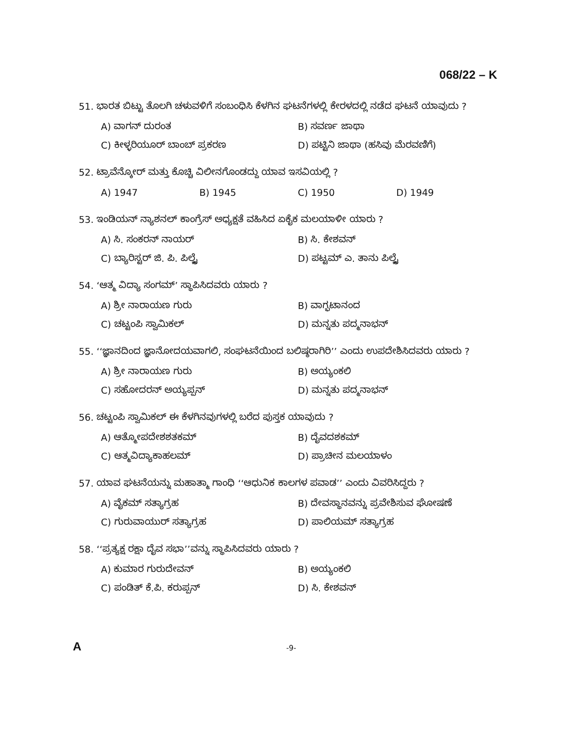068/22 – K
51. ಭಾರತ ಬಿಟ್ಟು ತೊಲಗಿ ಚಳುವಳಿಗೆ ಸಂಬಂಧಿಸಿ ಕೆಳಗಿನ ಘಟನೆಗಳಲ್ಲಿ ಕೇರಳದಲ್ಲಿ ನಡೆದ ಘಟನೆ ಯಾವುದು ?
A) ವಾಗನ್ ದುರಂತ
B) ಸವರ್ಣ ಜಾಥಾ
C) ಕೀಳ್ಳರಿಯೂರ್ ಬಾಂಬ್ ಪ್ರಕರಣ
D) ಪಟ್ಟಿನಿ ಜಾಥಾ (ಹಸಿವು ಮೆರವಣಿಗೆ)
52. ಟ್ರಾವೆನ್ಕೋರ್ ಮತ್ತು ಕೊಚ್ಚಿ ವಿಲೀನಗೊಂಡದ್ದು ಯಾವ ಇಸವಿಯಲ್ಲಿ ?
A) 1947
B) 1945
C) 1950
D) 1949
53. ಇಂಡಿಯನ್ ನ್ಯಾಶನಲ್ ಕಾಂಗ್ರೆಸ್ ಅಧ್ಯಕ್ಷತೆ ವಹಿಸಿದ ಏಕೈಕ ಮಲಯಾಳೀ ಯಾರು ?
A) ಸಿ. ಸಂಕರನ್ ನಾಯರ್
B) ಸಿ. ಕೇಶವನ್
C) ಬ್ಯಾರಿಸ್ಟರ್ ಜಿ. ಪಿ. ಪಿಲ್ಲೈ
D) ಪಟ್ಟಮ್ ಎ. ತಾನು ಪಿಲ್ಲೈ
54. ‘ಆತ್ಮ ವಿದ್ಯಾ ಸಂಗಮ್’ ಸ್ಥಾಪಿಸಿದವರು ಯಾರು ?
A) ಶ್ರೀ ನಾರಾಯಣ ಗುರು
B) ವಾಗ್ಭಟಾನಂದ
C) ಚಟ್ಟಂಪಿ ಸ್ವಾಮಿಕಲ್
D) ಮನ್ನತು ಪದ್ಮನಾಭನ್
55. ‘‘ಜ್ಞಾನದಿಂದ ಜ್ಞಾನೋದಯವಾಗಲಿ, ಸಂಘಟನೆಯಿಂದ ಬಲಿಷ್ಠರಾಗಿರಿ’’ ಎಂದು ಉಪದೇಶಿಸಿದವರು ಯಾರು ?
A) ಶ್ರೀ ನಾರಾಯಣ ಗುರು
B) ಅಯ್ಯಂಕಲಿ
C) ಸಹೋದರನ್ ಅಯ್ಯಪ್ಪನ್
D) ಮನ್ನತು ಪದ್ಮನಾಭನ್
56. ಚಟ್ಟಂಪಿ ಸ್ವಾಮಿಕಲ್ ಈ ಕೆಳಗಿನವುಗಳಲ್ಲಿ ಬರೆದ ಪುಸ್ತಕ ಯಾವುದು ?
A) ಆತ್ಮೋಪದೇಶಶತಕಮ್
B) ದೈವದಶಕಮ್
C) ಆತ್ಮವಿದ್ಯಾಕಾಹಲಮ್
D) ಪ್ರಾಚೀನ ಮಲಯಾಳಂ
57. ಯಾವ ಘಟನೆಯನ್ನು ಮಹಾತ್ಮಾ ಗಾಂಧಿ ‘‘ಆಧುನಿಕ ಕಾಲಗಳ ಪವಾಡ’’ ಎಂದು ವಿವರಿಸಿದ್ದರು ?
A) ವೈಕಮ್ ಸತ್ಯಾಗ್ರಹ
B) ದೇವಸ್ಥಾನವನ್ನು ಪ್ರವೇಶಿಸುವ ಘೋಷಣೆ
C) ಗುರುವಾಯುರ್ ಸತ್ಯಾಗ್ರಹ
D) ಪಾಲಿಯಮ್ ಸತ್ಯಾಗ್ರಹ
58. ‘‘ಪ್ರತ್ಯಕ್ಷ ರಕ್ಷಾ ದೈವ ಸಭಾ’’ವನ್ನು ಸ್ಥಾಪಿಸಿದವರು ಯಾರು ?
A) ಕುಮಾರ ಗುರುದೇವನ್
B) ಅಯ್ಯಂಕಲಿ
C) ಪಂಡಿತ್ ಕೆ.ಪಿ. ಕರುಪ್ಪನ್
D) ಸಿ. ಕೇಶವನ್
A -9-